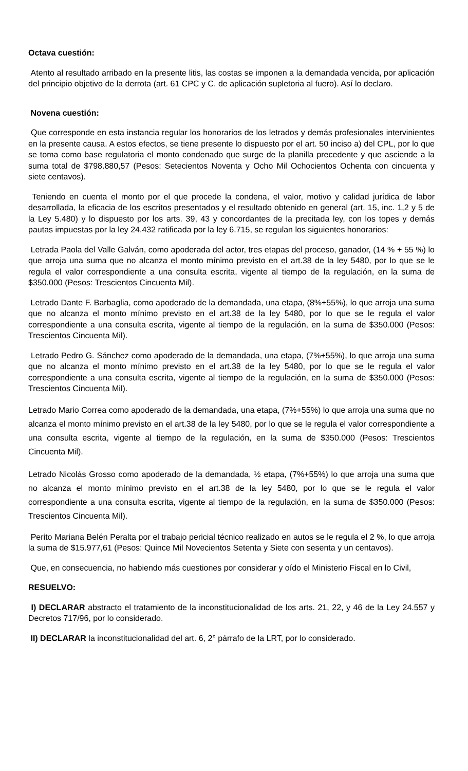Octava cuestión:
Atento al resultado arribado en la presente litis, las costas se imponen a la demandada vencida, por aplicación del principio objetivo de la derrota (art. 61 CPC y C. de aplicación supletoria al fuero). Así lo declaro.
Novena cuestión:
Que corresponde en esta instancia regular los honorarios de los letrados y demás profesionales intervinientes en la presente causa. A estos efectos, se tiene presente lo dispuesto por el art. 50 inciso a) del CPL, por lo que se toma como base regulatoria el monto condenado que surge de la planilla precedente y que asciende a la suma total de $798.880,57 (Pesos: Setecientos Noventa y Ocho Mil Ochocientos Ochenta con cincuenta y siete centavos).
Teniendo en cuenta el monto por el que procede la condena, el valor, motivo y calidad jurídica de labor desarrollada, la eficacia de los escritos presentados y el resultado obtenido en general (art. 15, inc. 1,2 y 5 de la Ley 5.480) y lo dispuesto por los arts. 39, 43 y concordantes de la precitada ley, con los topes y demás pautas impuestas por la ley 24.432 ratificada por la ley 6.715, se regulan los siguientes honorarios:
Letrada Paola del Valle Galván, como apoderada del actor, tres etapas del proceso, ganador, (14 % + 55 %) lo que arroja una suma que no alcanza el monto mínimo previsto en el art.38 de la ley 5480, por lo que se le regula el valor correspondiente a una consulta escrita, vigente al tiempo de la regulación, en la suma de $350.000 (Pesos: Trescientos Cincuenta Mil).
Letrado Dante F. Barbaglia, como apoderado de la demandada, una etapa, (8%+55%), lo que arroja una suma que no alcanza el monto mínimo previsto en el art.38 de la ley 5480, por lo que se le regula el valor correspondiente a una consulta escrita, vigente al tiempo de la regulación, en la suma de $350.000 (Pesos: Trescientos Cincuenta Mil).
Letrado Pedro G. Sánchez como apoderado de la demandada, una etapa, (7%+55%), lo que arroja una suma que no alcanza el monto mínimo previsto en el art.38 de la ley 5480, por lo que se le regula el valor correspondiente a una consulta escrita, vigente al tiempo de la regulación, en la suma de $350.000 (Pesos: Trescientos Cincuenta Mil).
Letrado Mario Correa como apoderado de la demandada, una etapa, (7%+55%) lo que arroja una suma que no alcanza el monto mínimo previsto en el art.38 de la ley 5480, por lo que se le regula el valor correspondiente a una consulta escrita, vigente al tiempo de la regulación, en la suma de $350.000 (Pesos: Trescientos Cincuenta Mil).
Letrado Nicolás Grosso como apoderado de la demandada, ½ etapa, (7%+55%) lo que arroja una suma que no alcanza el monto mínimo previsto en el art.38 de la ley 5480, por lo que se le regula el valor correspondiente a una consulta escrita, vigente al tiempo de la regulación, en la suma de $350.000 (Pesos: Trescientos Cincuenta Mil).
Perito Mariana Belén Peralta por el trabajo pericial técnico realizado en autos se le regula el 2 %, lo que arroja la suma de $15.977,61 (Pesos: Quince Mil Novecientos Setenta y Siete con sesenta y un centavos).
Que, en consecuencia, no habiendo más cuestiones por considerar y oído el Ministerio Fiscal en lo Civil,
RESUELVO:
I) DECLARAR abstracto el tratamiento de la inconstitucionalidad de los arts. 21, 22, y 46 de la Ley 24.557 y Decretos 717/96, por lo considerado.
II) DECLARAR la inconstitucionalidad del art. 6, 2° párrafo de la LRT, por lo considerado.